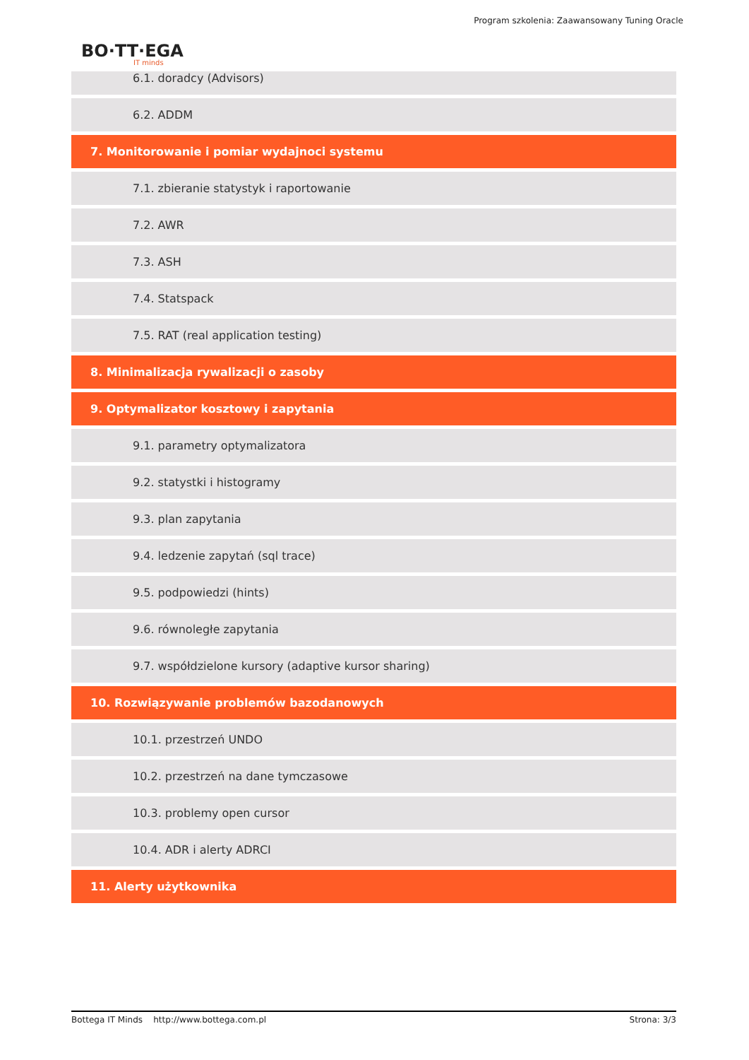Program szkolenia: Zaawansowany Tuning Oracle
BO·TT·EGA
IT minds
6.1. doradcy (Advisors)
6.2. ADDM
7. Monitorowanie i pomiar wydajnoci systemu
7.1. zbieranie statystyk i raportowanie
7.2. AWR
7.3. ASH
7.4. Statspack
7.5. RAT (real application testing)
8. Minimalizacja rywalizacji o zasoby
9. Optymalizator kosztowy i zapytania
9.1. parametry optymalizatora
9.2. statystki i histogramy
9.3. plan zapytania
9.4. ledzenie zapytań (sql trace)
9.5. podpowiedzi (hints)
9.6. równoległe zapytania
9.7. współdzielone kursory (adaptive kursor sharing)
10. Rozwiązywanie problemów bazodanowych
10.1. przestrzeń UNDO
10.2. przestrzeń na dane tymczasowe
10.3. problemy open cursor
10.4. ADR i alerty ADRCI
11. Alerty użytkownika
Bottega IT Minds http://www.bottega.com.pl Strona: 3/3